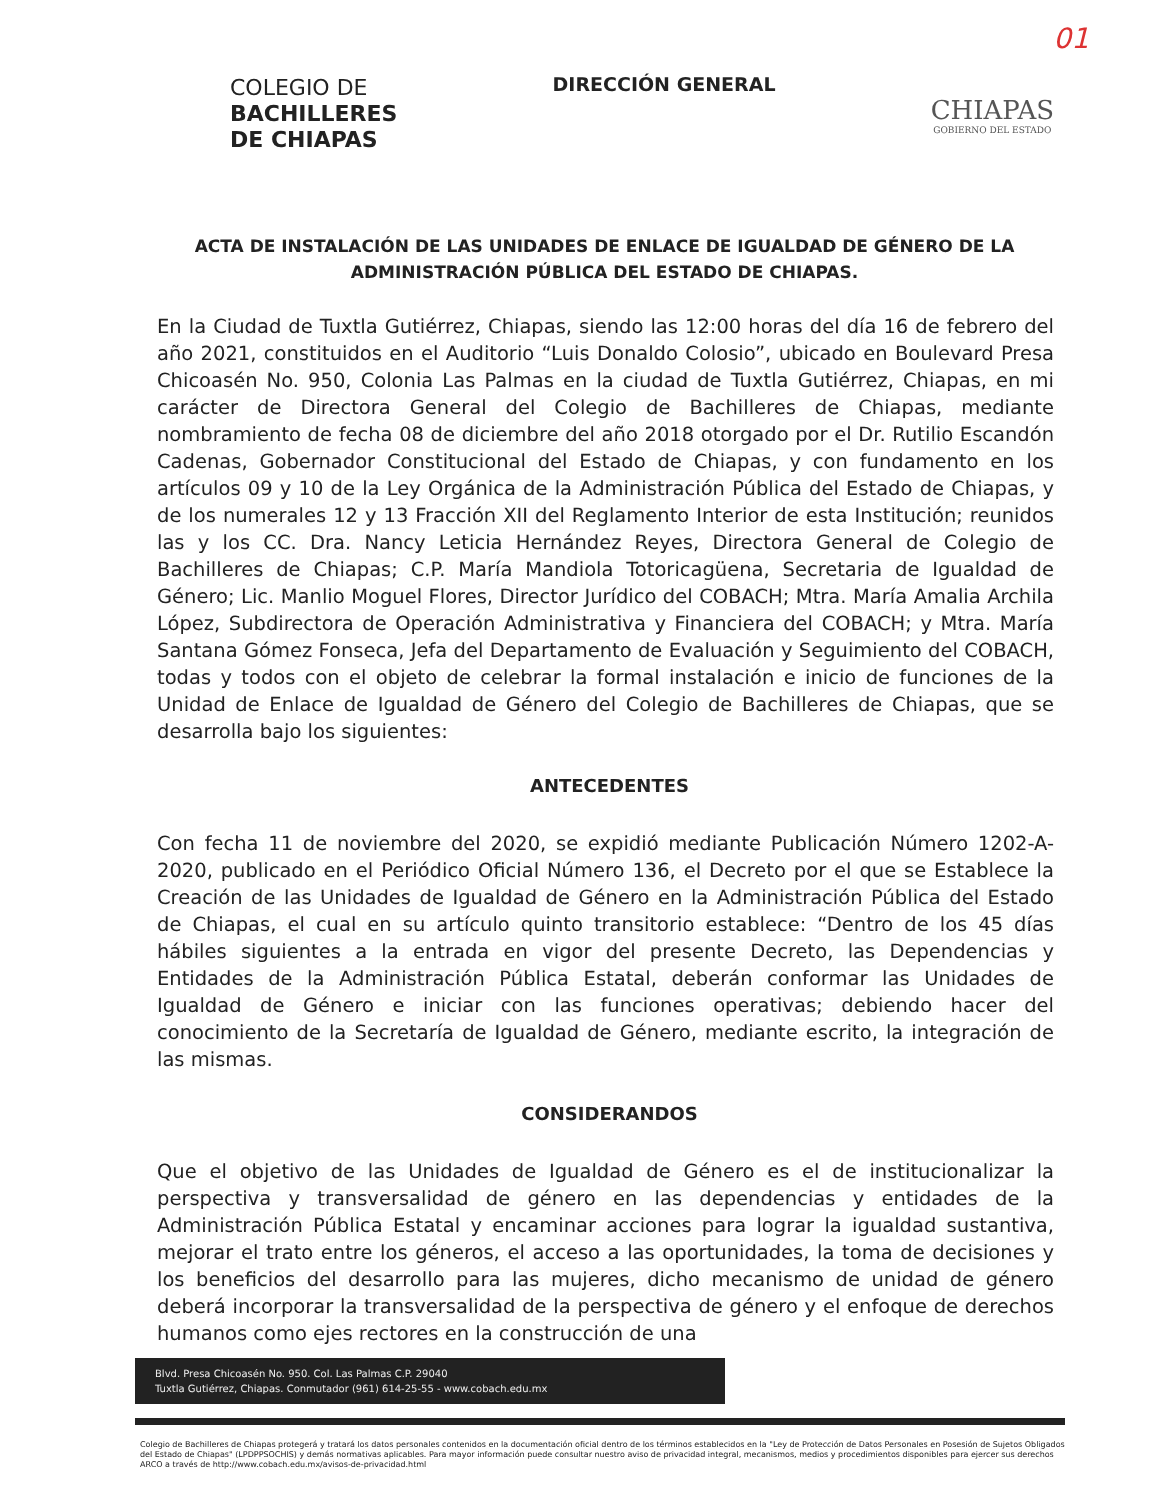01
COLEGIO DE
BACHILLERES
DE CHIAPAS
DIRECCIÓN GENERAL
CHIAPAS
GOBIERNO DEL ESTADO
ACTA DE INSTALACIÓN DE LAS UNIDADES DE ENLACE DE IGUALDAD DE GÉNERO DE LA ADMINISTRACIÓN PÚBLICA DEL ESTADO DE CHIAPAS.
En la Ciudad de Tuxtla Gutiérrez, Chiapas, siendo las 12:00 horas del día 16 de febrero del año 2021, constituidos en el Auditorio “Luis Donaldo Colosio”, ubicado en Boulevard Presa Chicoasén No. 950, Colonia Las Palmas en la ciudad de Tuxtla Gutiérrez, Chiapas, en mi carácter de Directora General del Colegio de Bachilleres de Chiapas, mediante nombramiento de fecha 08 de diciembre del año 2018 otorgado por el Dr. Rutilio Escandón Cadenas, Gobernador Constitucional del Estado de Chiapas, y con fundamento en los artículos 09 y 10 de la Ley Orgánica de la Administración Pública del Estado de Chiapas, y de los numerales 12 y 13 Fracción XII del Reglamento Interior de esta Institución; reunidos las y los CC. Dra. Nancy Leticia Hernández Reyes, Directora General de Colegio de Bachilleres de Chiapas; C.P. María Mandiola Totoricagüena, Secretaria de Igualdad de Género; Lic. Manlio Moguel Flores, Director Jurídico del COBACH; Mtra. María Amalia Archila López, Subdirectora de Operación Administrativa y Financiera del COBACH; y Mtra. María Santana Gómez Fonseca, Jefa del Departamento de Evaluación y Seguimiento del COBACH, todas y todos con el objeto de celebrar la formal instalación e inicio de funciones de la Unidad de Enlace de Igualdad de Género del Colegio de Bachilleres de Chiapas, que se desarrolla bajo los siguientes:
ANTECEDENTES
Con fecha 11 de noviembre del 2020, se expidió mediante Publicación Número 1202-A-2020, publicado en el Periódico Oficial Número 136, el Decreto por el que se Establece la Creación de las Unidades de Igualdad de Género en la Administración Pública del Estado de Chiapas, el cual en su artículo quinto transitorio establece: “Dentro de los 45 días hábiles siguientes a la entrada en vigor del presente Decreto, las Dependencias y Entidades de la Administración Pública Estatal, deberán conformar las Unidades de Igualdad de Género e iniciar con las funciones operativas; debiendo hacer del conocimiento de la Secretaría de Igualdad de Género, mediante escrito, la integración de las mismas.
CONSIDERANDOS
Que el objetivo de las Unidades de Igualdad de Género es el de institucionalizar la perspectiva y transversalidad de género en las dependencias y entidades de la Administración Pública Estatal y encaminar acciones para lograr la igualdad sustantiva, mejorar el trato entre los géneros, el acceso a las oportunidades, la toma de decisiones y los beneficios del desarrollo para las mujeres, dicho mecanismo de unidad de género deberá incorporar la transversalidad de la perspectiva de género y el enfoque de derechos humanos como ejes rectores en la construcción de una
Blvd. Presa Chicoasén No. 950. Col. Las Palmas C.P. 29040
Tuxtla Gutiérrez, Chiapas. Conmutador (961) 614-25-55 - www.cobach.edu.mx
Colegio de Bachilleres de Chiapas protegerá y tratará los datos personales contenidos en la documentación oficial dentro de los términos establecidos en la "Ley de Protección de Datos Personales en Posesión de Sujetos Obligados del Estado de Chiapas" (LPDPPSOCHIS) y demás normativas aplicables. Para mayor información puede consultar nuestro aviso de privacidad integral, mecanismos, medios y procedimientos disponibles para ejercer sus derechos ARCO a través de http://www.cobach.edu.mx/avisos-de-privacidad.html